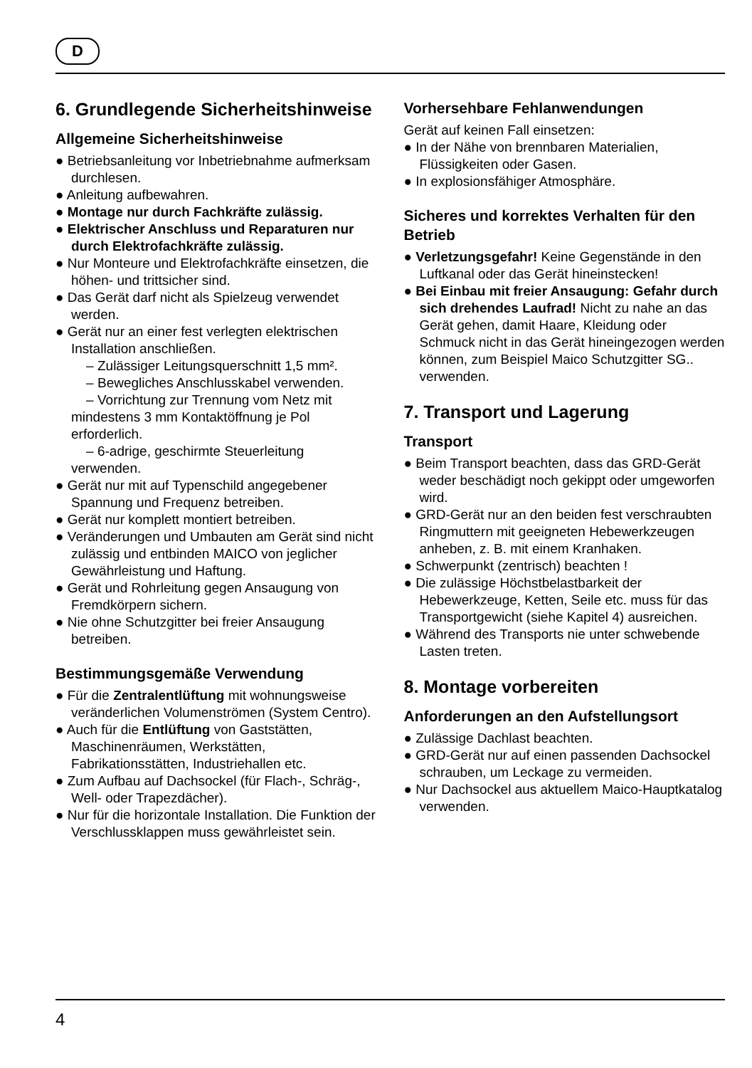D
6. Grundlegende Sicherheitshinweise
Allgemeine Sicherheitshinweise
● Betriebsanleitung vor Inbetriebnahme aufmerksam durchlesen.
● Anleitung aufbewahren.
● Montage nur durch Fachkräfte zulässig.
● Elektrischer Anschluss und Reparaturen nur durch Elektrofachkräfte zulässig.
● Nur Monteure und Elektrofachkräfte einsetzen, die höhen- und trittsicher sind.
● Das Gerät darf nicht als Spielzeug verwendet werden.
● Gerät nur an einer fest verlegten elektrischen Installation anschließen.
– Zulässiger Leitungsquerschnitt 1,5 mm².
– Bewegliches Anschlusskabel verwenden.
– Vorrichtung zur Trennung vom Netz mit mindestens 3 mm Kontaktöffnung je Pol erforderlich.
– 6-adrige, geschirmte Steuerleitung verwenden.
● Gerät nur mit auf Typenschild angegebener Spannung und Frequenz betreiben.
● Gerät nur komplett montiert betreiben.
● Veränderungen und Umbauten am Gerät sind nicht zulässig und entbinden MAICO von jeglicher Gewährleistung und Haftung.
● Gerät und Rohrleitung gegen Ansaugung von Fremdkörpern sichern.
● Nie ohne Schutzgitter bei freier Ansaugung betreiben.
Bestimmungsgemäße Verwendung
● Für die Zentralentlüftung mit wohnungsweise veränderlichen Volumenströmen (System Centro).
● Auch für die Entlüftung von Gaststätten, Maschinenräumen, Werkstätten, Fabrikationsstätten, Industriehallen etc.
● Zum Aufbau auf Dachsockel (für Flach-, Schräg-, Well- oder Trapezdächer).
● Nur für die horizontale Installation. Die Funktion der Verschlussklappen muss gewährleistet sein.
Vorhersehbare Fehlanwendungen
Gerät auf keinen Fall einsetzen:
● In der Nähe von brennbaren Materialien, Flüssigkeiten oder Gasen.
● In explosionsfähiger Atmosphäre.
Sicheres und korrektes Verhalten für den Betrieb
● Verletzungsgefahr! Keine Gegenstände in den Luftkanal oder das Gerät hineinstecken!
● Bei Einbau mit freier Ansaugung: Gefahr durch sich drehendes Laufrad! Nicht zu nahe an das Gerät gehen, damit Haare, Kleidung oder Schmuck nicht in das Gerät hineingezogen werden können, zum Beispiel Maico Schutzgitter SG.. verwenden.
7. Transport und Lagerung
Transport
● Beim Transport beachten, dass das GRD-Gerät weder beschädigt noch gekippt oder umgeworfen wird.
● GRD-Gerät nur an den beiden fest verschraubten Ringmuttern mit geeigneten Hebewerkzeugen anheben, z. B. mit einem Kranhaken.
● Schwerpunkt (zentrisch) beachten !
● Die zulässige Höchstbelastbarkeit der Hebewerkzeuge, Ketten, Seile etc. muss für das Transportgewicht (siehe Kapitel 4) ausreichen.
● Während des Transports nie unter schwebende Lasten treten.
8. Montage vorbereiten
Anforderungen an den Aufstellungsort
● Zulässige Dachlast beachten.
● GRD-Gerät nur auf einen passenden Dachsockel schrauben, um Leckage zu vermeiden.
● Nur Dachsockel aus aktuellem Maico-Hauptkatalog verwenden.
4